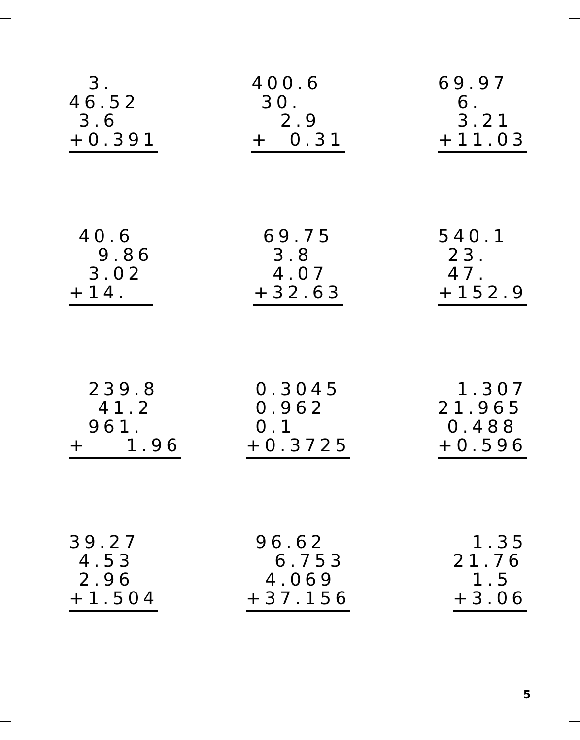3. 46.52 3.6 +0.391
400.6 30. 2.9 + 0.31
69.97 6. 3.21 +11.03
40.6 9.86 3.02 +14.
69.75 3.8 4.07 +32.63
540.1 23. 47. +152.9
239.8 41.2 961. + 1.96
0.3045 0.962 0.1 +0.3725
1.307 21.965 0.488 +0.596
39.27 4.53 2.96 +1.504
96.62 6.753 4.069 +37.156
1.35 21.76 1.5 +3.06
5